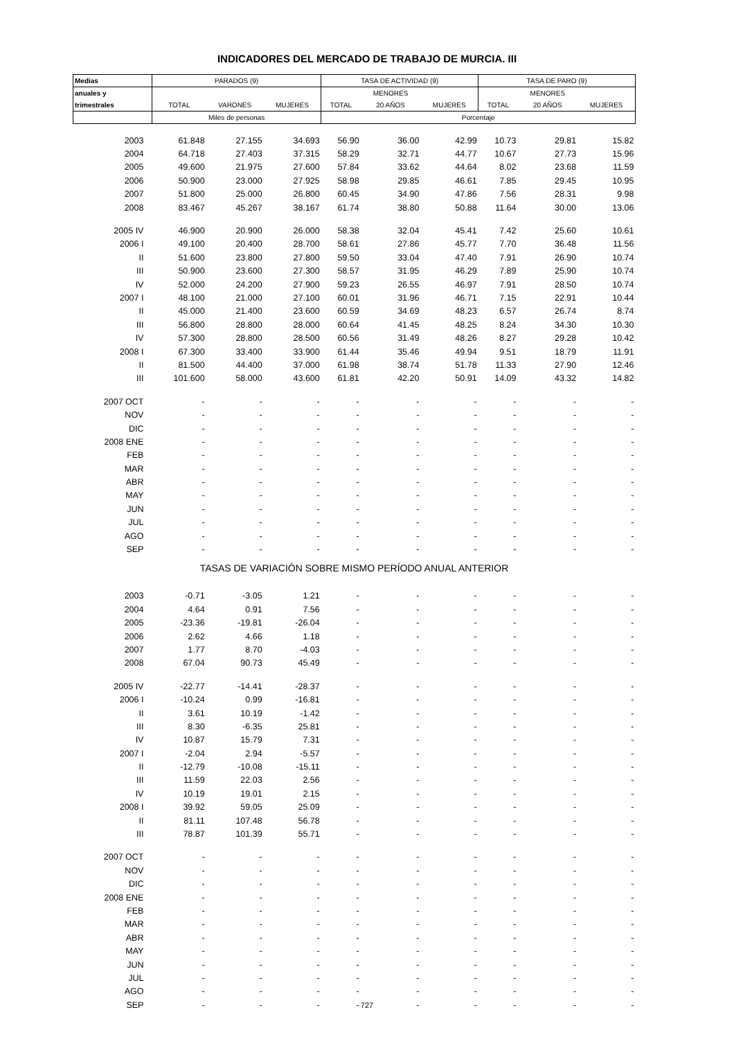INDICADORES DEL MERCADO DE TRABAJO DE MURCIA. III
| Medias | PARADOS (9) | | | TASA DE ACTIVIDAD (9) | | | TASA DE PARO (9) | | |
| --- | --- | --- | --- | --- | --- | --- | --- | --- | --- |
| anuales y | | | | | MENORES | | | MENORES | |
| trimestrales | TOTAL | VARONES | MUJERES | TOTAL | 20 AÑOS | MUJERES | TOTAL | 20 AÑOS | MUJERES |
| | Miles de personas | | | Porcentaje | | | | | |
| 2003 | 61.848 | 27.155 | 34.693 | 56.90 | 36.00 | 42.99 | 10.73 | 29.81 | 15.82 |
| 2004 | 64.718 | 27.403 | 37.315 | 58.29 | 32.71 | 44.77 | 10.67 | 27.73 | 15.96 |
| 2005 | 49.600 | 21.975 | 27.600 | 57.84 | 33.62 | 44.64 | 8.02 | 23.68 | 11.59 |
| 2006 | 50.900 | 23.000 | 27.925 | 58.98 | 29.85 | 46.61 | 7.85 | 29.45 | 10.95 |
| 2007 | 51.800 | 25.000 | 26.800 | 60.45 | 34.90 | 47.86 | 7.56 | 28.31 | 9.98 |
| 2008 | 83.467 | 45.267 | 38.167 | 61.74 | 38.80 | 50.88 | 11.64 | 30.00 | 13.06 |
| 2005 IV | 46.900 | 20.900 | 26.000 | 58.38 | 32.04 | 45.41 | 7.42 | 25.60 | 10.61 |
| 2006 I | 49.100 | 20.400 | 28.700 | 58.61 | 27.86 | 45.77 | 7.70 | 36.48 | 11.56 |
| II | 51.600 | 23.800 | 27.800 | 59.50 | 33.04 | 47.40 | 7.91 | 26.90 | 10.74 |
| III | 50.900 | 23.600 | 27.300 | 58.57 | 31.95 | 46.29 | 7.89 | 25.90 | 10.74 |
| IV | 52.000 | 24.200 | 27.900 | 59.23 | 26.55 | 46.97 | 7.91 | 28.50 | 10.74 |
| 2007 I | 48.100 | 21.000 | 27.100 | 60.01 | 31.96 | 46.71 | 7.15 | 22.91 | 10.44 |
| II | 45.000 | 21.400 | 23.600 | 60.59 | 34.69 | 48.23 | 6.57 | 26.74 | 8.74 |
| III | 56.800 | 28.800 | 28.000 | 60.64 | 41.45 | 48.25 | 8.24 | 34.30 | 10.30 |
| IV | 57.300 | 28.800 | 28.500 | 60.56 | 31.49 | 48.26 | 8.27 | 29.28 | 10.42 |
| 2008 I | 67.300 | 33.400 | 33.900 | 61.44 | 35.46 | 49.94 | 9.51 | 18.79 | 11.91 |
| II | 81.500 | 44.400 | 37.000 | 61.98 | 38.74 | 51.78 | 11.33 | 27.90 | 12.46 |
| III | 101.600 | 58.000 | 43.600 | 61.81 | 42.20 | 50.91 | 14.09 | 43.32 | 14.82 |
| 2007 OCT | - | - | - | - | - | - | - | - | - |
| NOV | - | - | - | - | - | - | - | - | - |
| DIC | - | - | - | - | - | - | - | - | - |
| 2008 ENE | - | - | - | - | - | - | - | - | - |
| FEB | - | - | - | - | - | - | - | - | - |
| MAR | - | - | - | - | - | - | - | - | - |
| ABR | - | - | - | - | - | - | - | - | - |
| MAY | - | - | - | - | - | - | - | - | - |
| JUN | - | - | - | - | - | - | - | - | - |
| JUL | - | - | - | - | - | - | - | - | - |
| AGO | - | - | - | - | - | - | - | - | - |
| SEP | - | - | - | - | - | - | - | - | - |
| TASAS DE VARIACIÓN SOBRE MISMO PERÍODO ANUAL ANTERIOR | | | | | | | | | |
| 2003 | -0.71 | -3.05 | 1.21 | - | - | - | - | - | - |
| 2004 | 4.64 | 0.91 | 7.56 | - | - | - | - | - | - |
| 2005 | -23.36 | -19.81 | -26.04 | - | - | - | - | - | - |
| 2006 | 2.62 | 4.66 | 1.18 | - | - | - | - | - | - |
| 2007 | 1.77 | 8.70 | -4.03 | - | - | - | - | - | - |
| 2008 | 67.04 | 90.73 | 45.49 | - | - | - | - | - | - |
| 2005 IV | -22.77 | -14.41 | -28.37 | - | - | - | - | - | - |
| 2006 I | -10.24 | 0.99 | -16.81 | - | - | - | - | - | - |
| II | 3.61 | 10.19 | -1.42 | - | - | - | - | - | - |
| III | 8.30 | -6.35 | 25.81 | - | - | - | - | - | - |
| IV | 10.87 | 15.79 | 7.31 | - | - | - | - | - | - |
| 2007 I | -2.04 | 2.94 | -5.57 | - | - | - | - | - | - |
| II | -12.79 | -10.08 | -15.11 | - | - | - | - | - | - |
| III | 11.59 | 22.03 | 2.56 | - | - | - | - | - | - |
| IV | 10.19 | 19.01 | 2.15 | - | - | - | - | - | - |
| 2008 I | 39.92 | 59.05 | 25.09 | - | - | - | - | - | - |
| II | 81.11 | 107.48 | 56.78 | - | - | - | - | - | - |
| III | 78.87 | 101.39 | 55.71 | - | - | - | - | - | - |
| 2007 OCT | - | - | - | - | - | - | - | - | - |
| NOV | - | - | - | - | - | - | - | - | - |
| DIC | - | - | - | - | - | - | - | - | - |
| 2008 ENE | - | - | - | - | - | - | - | - | - |
| FEB | - | - | - | - | - | - | - | - | - |
| MAR | - | - | - | - | - | - | - | - | - |
| ABR | - | - | - | - | - | - | - | - | - |
| MAY | - | - | - | - | - | - | - | - | - |
| JUN | - | - | - | - | - | - | - | - | - |
| JUL | - | - | - | - | - | - | - | - | - |
| AGO | - | - | - | - | - | - | - | - | - |
| SEP | - | - | - | - | - | - | - | - | - |
727